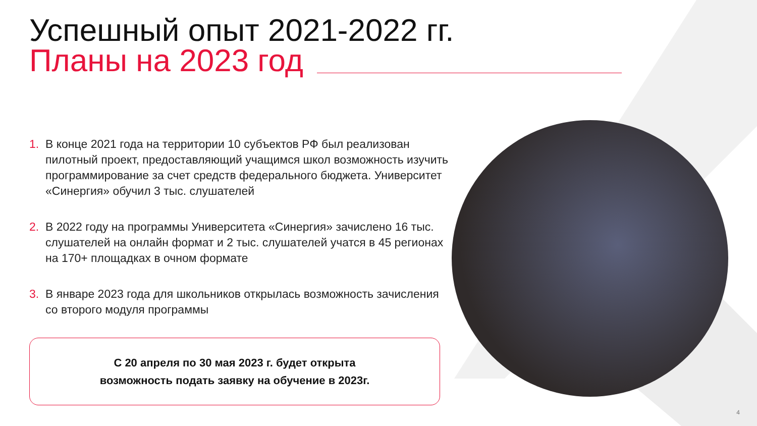Успешный опыт 2021-2022 гг.
Планы на 2023 год
1. В конце 2021 года на территории 10 субъектов РФ был реализован пилотный проект, предоставляющий учащимся школ возможность изучить программирование за счет средств федерального бюджета. Университет «Синергия» обучил 3 тыс. слушателей
2. В 2022 году на программы Университета «Синергия» зачислено 16 тыс. слушателей на онлайн формат и 2 тыс. слушателей учатся в 45 регионах на 170+ площадках в очном формате
3. В январе 2023 года для школьников открылась возможность зачисления со второго модуля программы
С 20 апреля по 30 мая 2023 г. будет открыта
возможность подать заявку на обучение в 2023г.
4